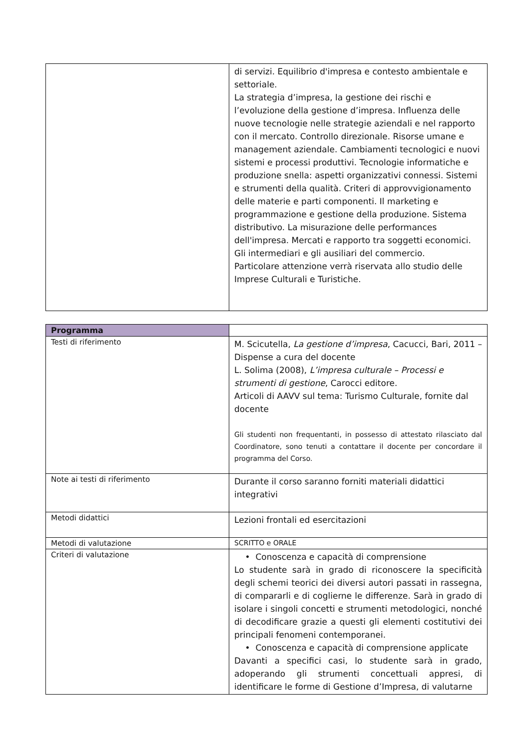| | di servizi. Equilibrio d'impresa e contesto ambientale e settoriale. La strategia d’impresa, la gestione dei rischi e l’evoluzione della gestione d’impresa. Influenza delle nuove tecnologie nelle strategie aziendali e nel rapporto con il mercato. Controllo direzionale. Risorse umane e management aziendale. Cambiamenti tecnologici e nuovi sistemi e processi produttivi. Tecnologie informatiche e produzione snella: aspetti organizzativi connessi. Sistemi e strumenti della qualità. Criteri di approvvigionamento delle materie e parti componenti. Il marketing e programmazione e gestione della produzione. Sistema distributivo. La misurazione delle performances dell'impresa. Mercati e rapporto tra soggetti economici. Gli intermediari e gli ausiliari del commercio. Particolare attenzione verrà riservata allo studio delle Imprese Culturali e Turistiche. |
| Programma | |
| Testi di riferimento | M. Scicutella, La gestione d’impresa , Cacucci, Bari, 2011 – Dispense a cura del docente L. Solima (2008), L’impresa culturale – Processi e strumenti di gestione , Carocci editore. Articoli di AAVV sul tema: Turismo Culturale, fornite dal docente Gli studenti non frequentanti, in possesso di attestato rilasciato dal Coordinatore, sono tenuti a contattare il docente per concordare il programma del Corso. |
| Note ai testi di riferimento | Durante il corso saranno forniti materiali didattici integrativi |
| Metodi didattici | Lezioni frontali ed esercitazioni |
| Metodi di valutazione | SCRITTO e ORALE |
| Criteri di valutazione | • Conoscenza e capacità di comprensione Lo studente sarà in grado di riconoscere la specificità degli schemi teorici dei diversi autori passati in rassegna, di compararli e di coglierne le differenze. Sarà in grado di isolare i singoli concetti e strumenti metodologici, nonché di decodificare grazie a questi gli elementi costitutivi dei principali fenomeni contemporanei. • Conoscenza e capacità di comprensione applicate Davanti a specifici casi, lo studente sarà in grado, adoperando gli strumenti concettuali appresi, di identificare le forme di Gestione d’Impresa, di valutarne |